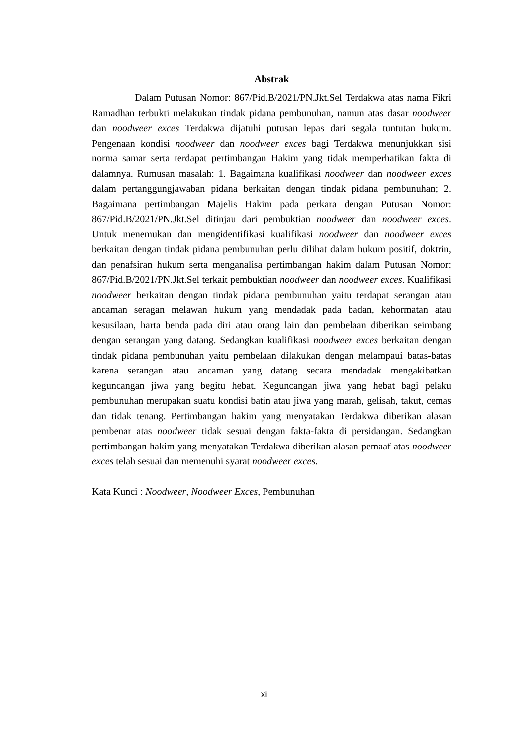Abstrak
Dalam Putusan Nomor: 867/Pid.B/2021/PN.Jkt.Sel Terdakwa atas nama Fikri Ramadhan terbukti melakukan tindak pidana pembunuhan, namun atas dasar noodweer dan noodweer exces Terdakwa dijatuhi putusan lepas dari segala tuntutan hukum. Pengenaan kondisi noodweer dan noodweer exces bagi Terdakwa menunjukkan sisi norma samar serta terdapat pertimbangan Hakim yang tidak memperhatikan fakta di dalamnya. Rumusan masalah: 1. Bagaimana kualifikasi noodweer dan noodweer exces dalam pertanggungjawaban pidana berkaitan dengan tindak pidana pembunuhan; 2. Bagaimana pertimbangan Majelis Hakim pada perkara dengan Putusan Nomor: 867/Pid.B/2021/PN.Jkt.Sel ditinjau dari pembuktian noodweer dan noodweer exces. Untuk menemukan dan mengidentifikasi kualifikasi noodweer dan noodweer exces berkaitan dengan tindak pidana pembunuhan perlu dilihat dalam hukum positif, doktrin, dan penafsiran hukum serta menganalisa pertimbangan hakim dalam Putusan Nomor: 867/Pid.B/2021/PN.Jkt.Sel terkait pembuktian noodweer dan noodweer exces. Kualifikasi noodweer berkaitan dengan tindak pidana pembunuhan yaitu terdapat serangan atau ancaman seragan melawan hukum yang mendadak pada badan, kehormatan atau kesusilaan, harta benda pada diri atau orang lain dan pembelaan diberikan seimbang dengan serangan yang datang. Sedangkan kualifikasi noodweer exces berkaitan dengan tindak pidana pembunuhan yaitu pembelaan dilakukan dengan melampaui batas-batas karena serangan atau ancaman yang datang secara mendadak mengakibatkan keguncangan jiwa yang begitu hebat. Keguncangan jiwa yang hebat bagi pelaku pembunuhan merupakan suatu kondisi batin atau jiwa yang marah, gelisah, takut, cemas dan tidak tenang. Pertimbangan hakim yang menyatakan Terdakwa diberikan alasan pembenar atas noodweer tidak sesuai dengan fakta-fakta di persidangan. Sedangkan pertimbangan hakim yang menyatakan Terdakwa diberikan alasan pemaaf atas noodweer exces telah sesuai dan memenuhi syarat noodweer exces.
Kata Kunci : Noodweer, Noodweer Exces, Pembunuhan
xi